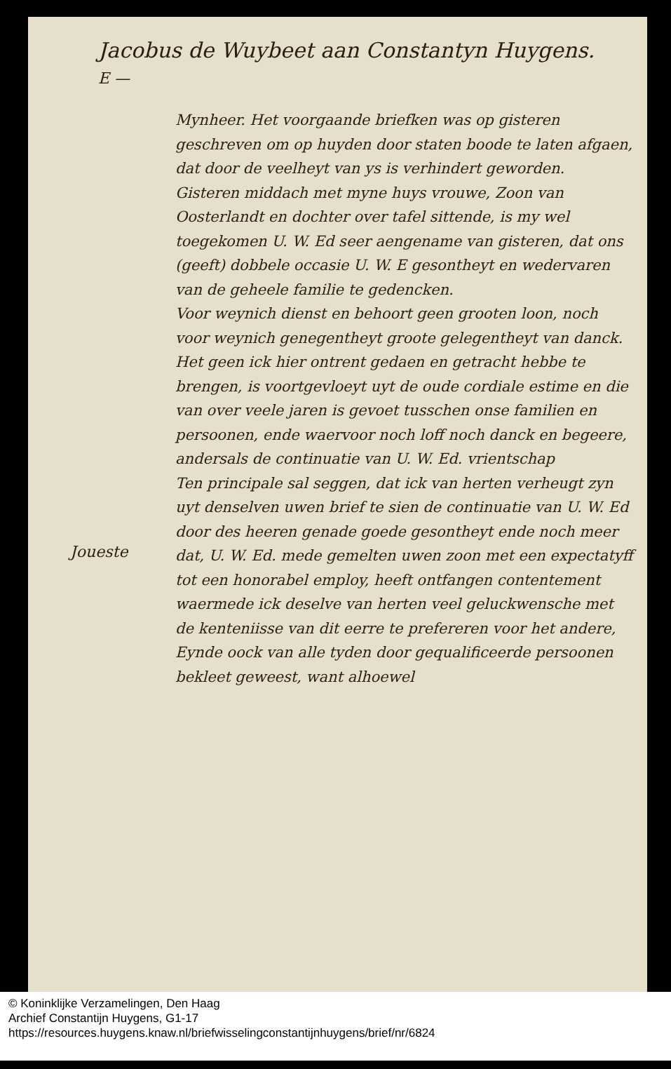Jacobus de Wuybeet aan Constantyn Huygens.
E —
Joueste
Mynheer. Het voorgaande briefken was op gisteren geschreven om op huyden door staten boode te laten afgaen, dat door de veelheyt van ys is verhindert geworden.
Gisteren middach met myne huys vrouwe, Zoon van Oosterlandt en dochter over tafel sittende, is my wel toegekomen U. W. Ed seer aengename van gisteren, dat ons (geeft) dobbele occasie U. W. E gesontheyt en wedervaren van de geheele familie te gedencken.
Voor weynich dienst en behoort geen grooten loon, noch voor weynich genegentheyt groote gelegentheyt van danck. Het geen ick hier ontrent gedaen en getracht hebbe te brengen, is voortgevloeyt uyt de oude cordiale estime en die van over veele jaren is gevoet tusschen onse familien en persoonen, ende waervoor noch loff noch danck en begeere, andersals de continuatie van U. W. Ed. vrientschap
Ten principale sal seggen, dat ick van herten verheugt zyn uyt denselven uwen brief te sien de continuatie van U. W. Ed door des heeren genade goede gesontheyt ende noch meer dat, U. W. Ed. mede gemelten uwen zoon met een expectatyff tot een honorabel employ, heeft ontfangen contentement waermede ick deselve van herten veel geluckwensche met de kenteniisse van dit eerre te prefereren voor het andere, Eynde oock van alle tyden door gequalificeerde persoonen bekleet geweest, want alhoewel
© Koninklijke Verzamelingen, Den Haag
Archief Constantijn Huygens, G1-17
https://resources.huygens.knaw.nl/briefwisselingconstantijnhuygens/brief/nr/6824